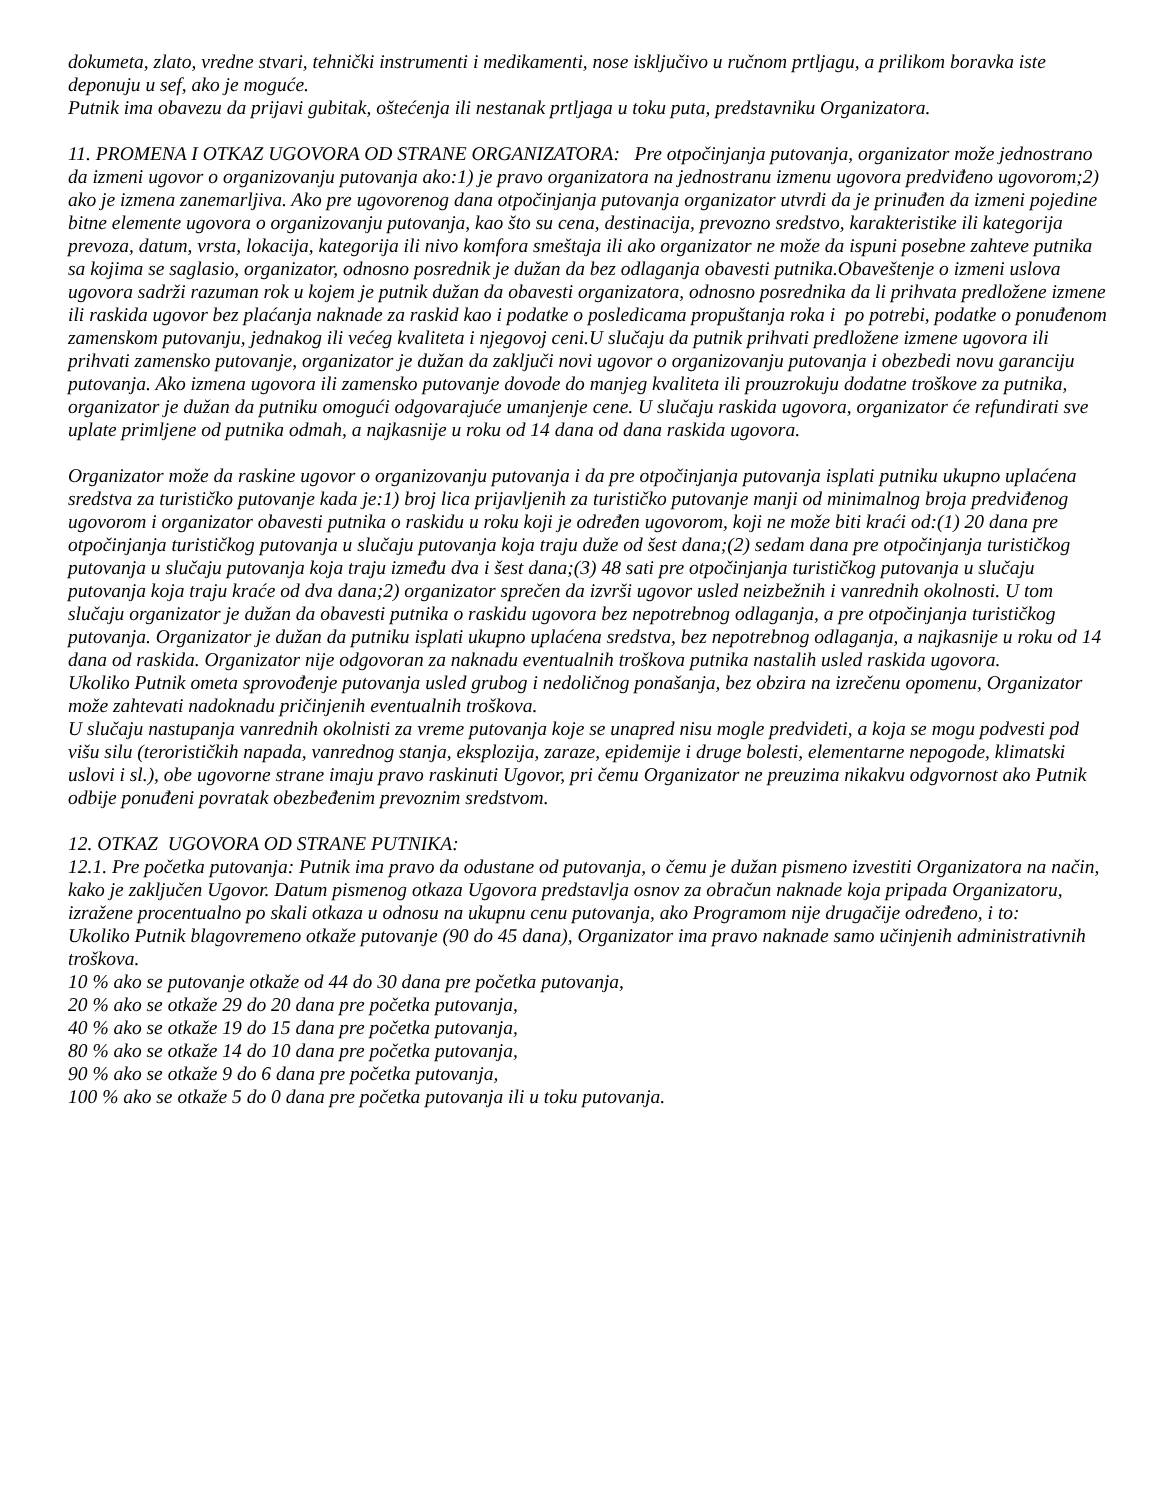dokumeta, zlato, vredne stvari, tehnički instrumenti i medikamenti, nose isključivo u ručnom prtljagu, a prilikom boravka iste deponuju u sef, ako je moguće.
Putnik ima obavezu da prijavi gubitak, oštećenja ili nestanak prtljaga u toku puta, predstavniku Organizatora.
11. PROMENA I OTKAZ UGOVORA OD STRANE ORGANIZATORA: Pre otpočinjanja putovanja, organizator može jednostrano da izmeni ugovor o organizovanju putovanja ako:1) je pravo organizatora na jednostranu izmenu ugovora predviđeno ugovorom;2) ako je izmena zanemarljiva. Ako pre ugovorenog dana otpočinjanja putovanja organizator utvrdi da je prinuđen da izmeni pojedine bitne elemente ugovora o organizovanju putovanja, kao što su cena, destinacija, prevozno sredstvo, karakteristike ili kategorija prevoza, datum, vrsta, lokacija, kategorija ili nivo komfora smeštaja ili ako organizator ne može da ispuni posebne zahteve putnika sa kojima se saglasio, organizator, odnosno posrednik je dužan da bez odlaganja obavesti putnika.Obaveštenje o izmeni uslova ugovora sadrži razuman rok u kojem je putnik dužan da obavesti organizatora, odnosno posrednika da li prihvata predložene izmene ili raskida ugovor bez plaćanja naknade za raskid kao i podatke o posledicama propuštanja roka i po potrebi, podatke o ponuđenom zamenskom putovanju, jednakog ili većeg kvaliteta i njegovoj ceni.U slučaju da putnik prihvati predložene izmene ugovora ili prihvati zamensko putovanje, organizator je dužan da zaključi novi ugovor o organizovanju putovanja i obezbedi novu garanciju putovanja. Ako izmena ugovora ili zamensko putovanje dovode do manjeg kvaliteta ili prouzrokuju dodatne troškove za putnika, organizator je dužan da putniku omogući odgovarajuće umanjenje cene. U slučaju raskida ugovora, organizator će refundirati sve uplate primljene od putnika odmah, a najkasnije u roku od 14 dana od dana raskida ugovora.
Organizator može da raskine ugovor o organizovanju putovanja i da pre otpočinjanja putovanja isplati putniku ukupno uplaćena sredstva za turističko putovanje kada je:1) broj lica prijavljenih za turističko putovanje manji od minimalnog broja predviđenog ugovorom i organizator obavesti putnika o raskidu u roku koji je određen ugovorom, koji ne može biti kraći od:(1) 20 dana pre otpočinjanja turističkog putovanja u slučaju putovanja koja traju duže od šest dana;(2) sedam dana pre otpočinjanja turističkog putovanja u slučaju putovanja koja traju između dva i šest dana;(3) 48 sati pre otpočinjanja turističkog putovanja u slučaju putovanja koja traju kraće od dva dana;2) organizator sprečen da izvrši ugovor usled neizbežnih i vanrednih okolnosti. U tom slučaju organizator je dužan da obavesti putnika o raskidu ugovora bez nepotrebnog odlaganja, a pre otpočinjanja turističkog putovanja. Organizator je dužan da putniku isplati ukupno uplaćena sredstva, bez nepotrebnog odlaganja, a najkasnije u roku od 14 dana od raskida. Organizator nije odgovoran za naknadu eventualnih troškova putnika nastalih usled raskida ugovora.
Ukoliko Putnik ometa sprovođenje putovanja usled grubog i nedoličnog ponašanja, bez obzira na izrečenu opomenu, Organizator može zahtevati nadoknadu pričinjenih eventualnih troškova.
U slučaju nastupanja vanrednih okolnisti za vreme putovanja koje se unapred nisu mogle predvideti, a koja se mogu podvesti pod višu silu (terorističkih napada, vanrednog stanja, eksplozija, zaraze, epidemije i druge bolesti, elementarne nepogode, klimatski uslovi i sl.), obe ugovorne strane imaju pravo raskinuti Ugovor, pri čemu Organizator ne preuzima nikakvu odgvornost ako Putnik odbije ponuđeni povratak obezbeđenim prevoznim sredstvom.
12. OTKAZ UGOVORA OD STRANE PUTNIKA:
12.1. Pre početka putovanja: Putnik ima pravo da odustane od putovanja, o čemu je dužan pismeno izvestiti Organizatora na način, kako je zaključen Ugovor. Datum pismenog otkaza Ugovora predstavlja osnov za obračun naknade koja pripada Organizatoru, izražene procentualno po skali otkaza u odnosu na ukupnu cenu putovanja, ako Programom nije drugačije određeno, i to:
Ukoliko Putnik blagovremeno otkaže putovanje (90 do 45 dana), Organizator ima pravo naknade samo učinjenih administrativnih troškova.
10 % ako se putovanje otkaže od 44 do 30 dana pre početka putovanja,
20 % ako se otkaže 29 do 20 dana pre početka putovanja,
40 % ako se otkaže 19 do 15 dana pre početka putovanja,
80 % ako se otkaže 14 do 10 dana pre početka putovanja,
90 % ako se otkaže 9 do 6 dana pre početka putovanja,
100 % ako se otkaže 5 do 0 dana pre početka putovanja ili u toku putovanja.